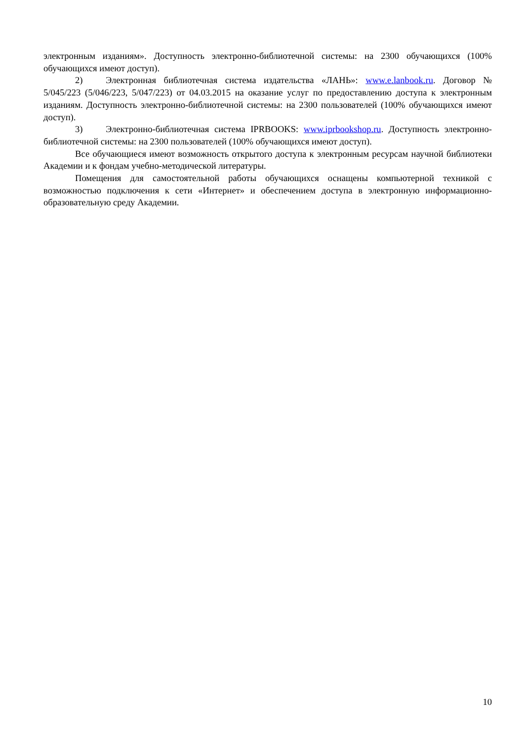электронным изданиям». Доступность электронно-библиотечной системы: на 2300 обучающихся (100% обучающихся имеют доступ).
2) Электронная библиотечная система издательства «ЛАНЬ»: www.e.lanbook.ru. Договор № 5/045/223 (5/046/223, 5/047/223) от 04.03.2015 на оказание услуг по предоставлению доступа к электронным изданиям. Доступность электронно-библиотечной системы: на 2300 пользователей (100% обучающихся имеют доступ).
3) Электронно-библиотечная система IPRBOOKS: www.iprbookshop.ru. Доступность электронно-библиотечной системы: на 2300 пользователей (100% обучающихся имеют доступ).
Все обучающиеся имеют возможность открытого доступа к электронным ресурсам научной библиотеки Академии и к фондам учебно-методической литературы.
Помещения для самостоятельной работы обучающихся оснащены компьютерной техникой с возможностью подключения к сети «Интернет» и обеспечением доступа в электронную информационно-образовательную среду Академии.
10